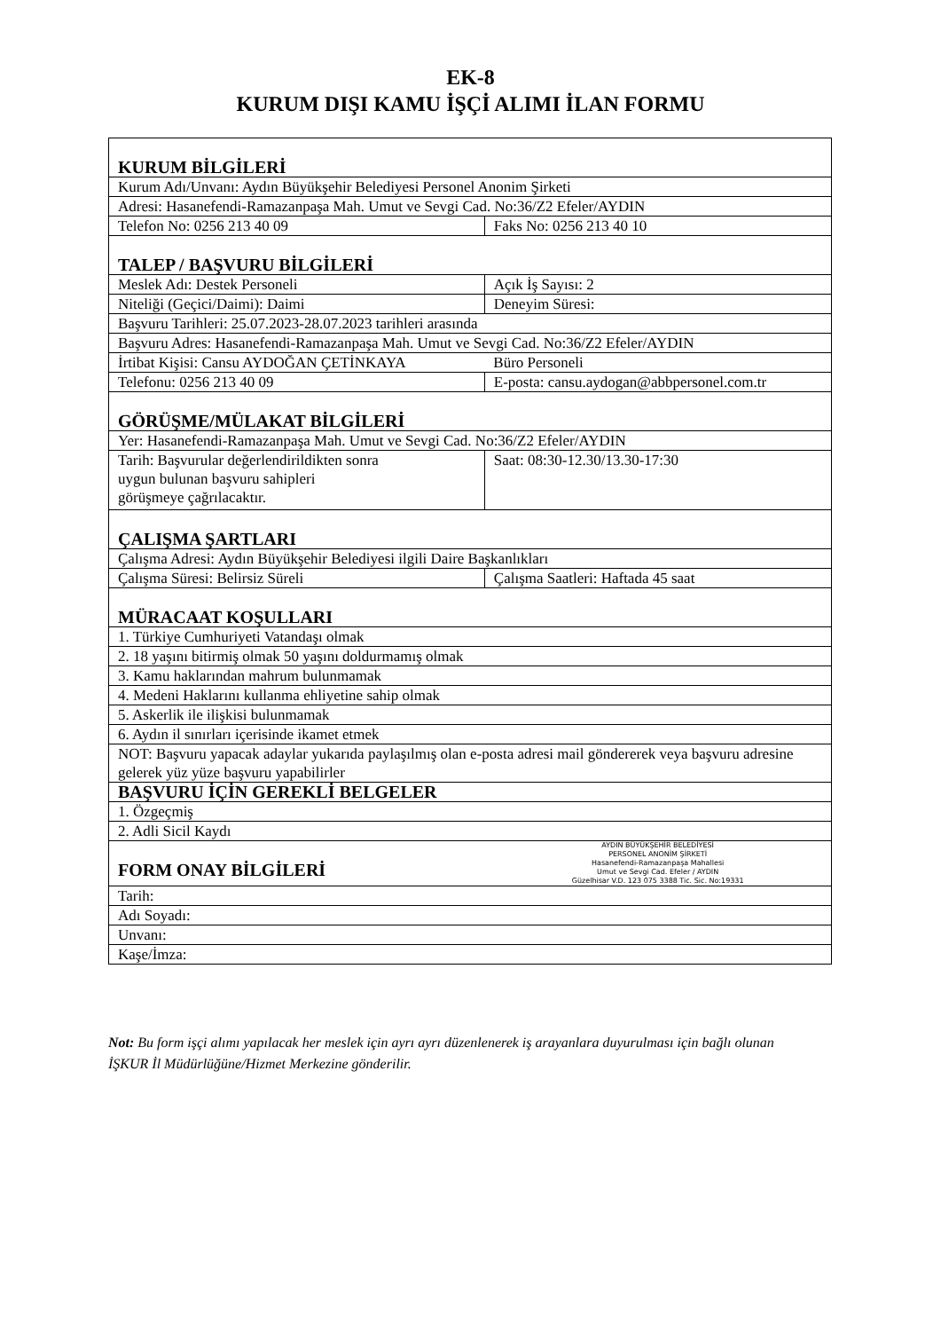EK-8
KURUM DIŞI KAMU İŞÇİ ALIMI İLAN FORMU
| KURUM BİLGİLERİ | |
| Kurum Adı/Unvanı: Aydın Büyükşehir Belediyesi Personel Anonim Şirketi | |
| Adresi: Hasanefendi-Ramazanpaşa Mah. Umut ve Sevgi Cad. No:36/Z2 Efeler/AYDIN | |
| Telefon No: 0256 213 40 09 | Faks No: 0256 213 40 10 |
| TALEP / BAŞVURU BİLGİLERİ | |
| Meslek Adı: Destek Personeli | Açık İş Sayısı: 2 |
| Niteliği (Geçici/Daimi): Daimi | Deneyim Süresi: |
| Başvuru Tarihleri: 25.07.2023-28.07.2023 tarihleri arasında | |
| Başvuru Adres: Hasanefendi-Ramazanpaşa Mah. Umut ve Sevgi Cad. No:36/Z2 Efeler/AYDIN | |
| İrtibat Kişisi: Cansu AYDOĞAN ÇETİNKAYA | Büro Personeli |
| Telefonu: 0256 213 40 09 | E-posta: cansu.aydogan@abbpersonel.com.tr |
| GÖRÜŞME/MÜLAKAT BİLGİLERİ | |
| Yer: Hasanefendi-Ramazanpaşa Mah. Umut ve Sevgi Cad. No:36/Z2 Efeler/AYDIN | |
| Tarih: Başvurular değerlendirildikten sonra uygun bulunan başvuru sahipleri görüşmeye çağrılacaktır. | Saat: 08:30-12.30/13.30-17:30 |
| ÇALIŞMA ŞARTLARI | |
| Çalışma Adresi: Aydın Büyükşehir Belediyesi ilgili Daire Başkanlıkları | |
| Çalışma Süresi: Belirsiz Süreli | Çalışma Saatleri: Haftada 45 saat |
| MÜRACAAT KOŞULLARI | |
| 1. Türkiye Cumhuriyeti Vatandaşı olmak | |
| 2. 18 yaşını bitirmiş olmak 50 yaşını doldurmamış olmak | |
| 3. Kamu haklarından mahrum bulunmamak | |
| 4. Medeni Haklarını kullanma ehliyetine sahip olmak | |
| 5. Askerlik ile ilişkisi bulunmamak | |
| 6. Aydın il sınırları içerisinde ikamet etmek | |
| NOT: Başvuru yapacak adaylar yukarıda paylaşılmış olan e-posta adresi mail göndererek veya başvuru adresine gelerek yüz yüze başvuru yapabilirler | |
| BAŞVURU İÇİN GEREKLİ BELGELER | |
| 1. Özgeçmiş | |
| 2. Adli Sicil Kaydı | |
| FORM ONAY BİLGİLERİ | AYDIN BÜYÜKŞEHİR BELEDİYESİ PERSONEL ANONİM ŞİRKETİ Hasanefendi-Ramazanpaşa Mahallesi Umut ve Sevgi Cad. Efeler / AYDIN Güzelhisar V.D. 123 075 3388 Tic. Sic. No:19331 |
| Tarih: | |
| Adı Soyadı: | |
| Unvanı: | |
| Kaşe/İmza: | |
Not: Bu form işçi alımı yapılacak her meslek için ayrı ayrı düzenlenerek iş arayanlara duyurulması için bağlı olunan İŞKUR İl Müdürlüğüne/Hizmet Merkezine gönderilir.